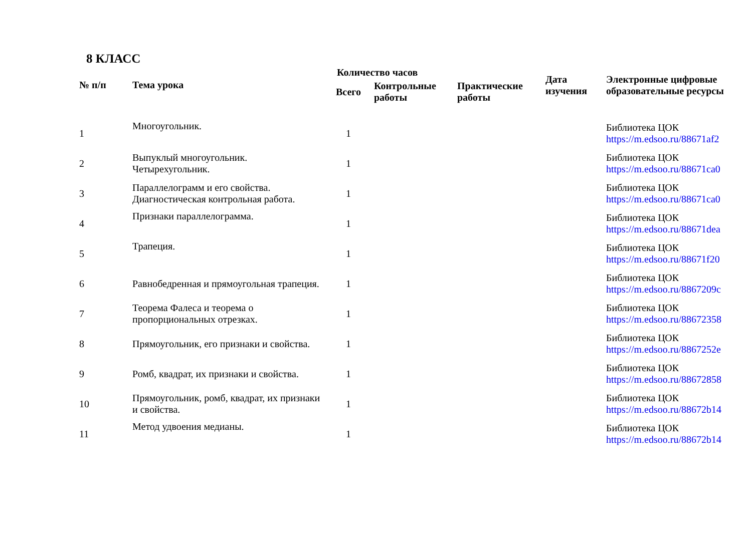8 КЛАСС
| № п/п | Тема урока | Количество часов | | | Дата изучения | Электронные цифровые образовательные ресурсы |
| --- | --- | --- | --- | --- | --- | --- |
| | | Всего | Контрольные работы | Практические работы | | |
| 1 | Многоугольник. | 1 | | | | Библиотека ЦОК https://m.edsoo.ru/88671af2 |
| 2 | Выпуклый многоугольник. Четырехугольник. | 1 | | | | Библиотека ЦОК https://m.edsoo.ru/88671ca0 |
| 3 | Параллелограмм и его свойства. Диагностическая контрольная работа. | 1 | | | | Библиотека ЦОК https://m.edsoo.ru/88671ca0 |
| 4 | Признаки параллелограмма. | 1 | | | | Библиотека ЦОК https://m.edsoo.ru/88671dea |
| 5 | Трапеция. | 1 | | | | Библиотека ЦОК https://m.edsoo.ru/88671f20 |
| 6 | Равнобедренная и прямоугольная трапеция. | 1 | | | | Библиотека ЦОК https://m.edsoo.ru/8867209c |
| 7 | Теорема Фалеса и теорема о пропорциональных отрезках. | 1 | | | | Библиотека ЦОК https://m.edsoo.ru/88672358 |
| 8 | Прямоугольник, его признаки и свойства. | 1 | | | | Библиотека ЦОК https://m.edsoo.ru/8867252e |
| 9 | Ромб, квадрат, их признаки и свойства. | 1 | | | | Библиотека ЦОК https://m.edsoo.ru/88672858 |
| 10 | Прямоугольник, ромб, квадрат, их признаки и свойства. | 1 | | | | Библиотека ЦОК https://m.edsoo.ru/88672b14 |
| 11 | Метод удвоения медианы. | 1 | | | | Библиотека ЦОК https://m.edsoo.ru/88672b14 |